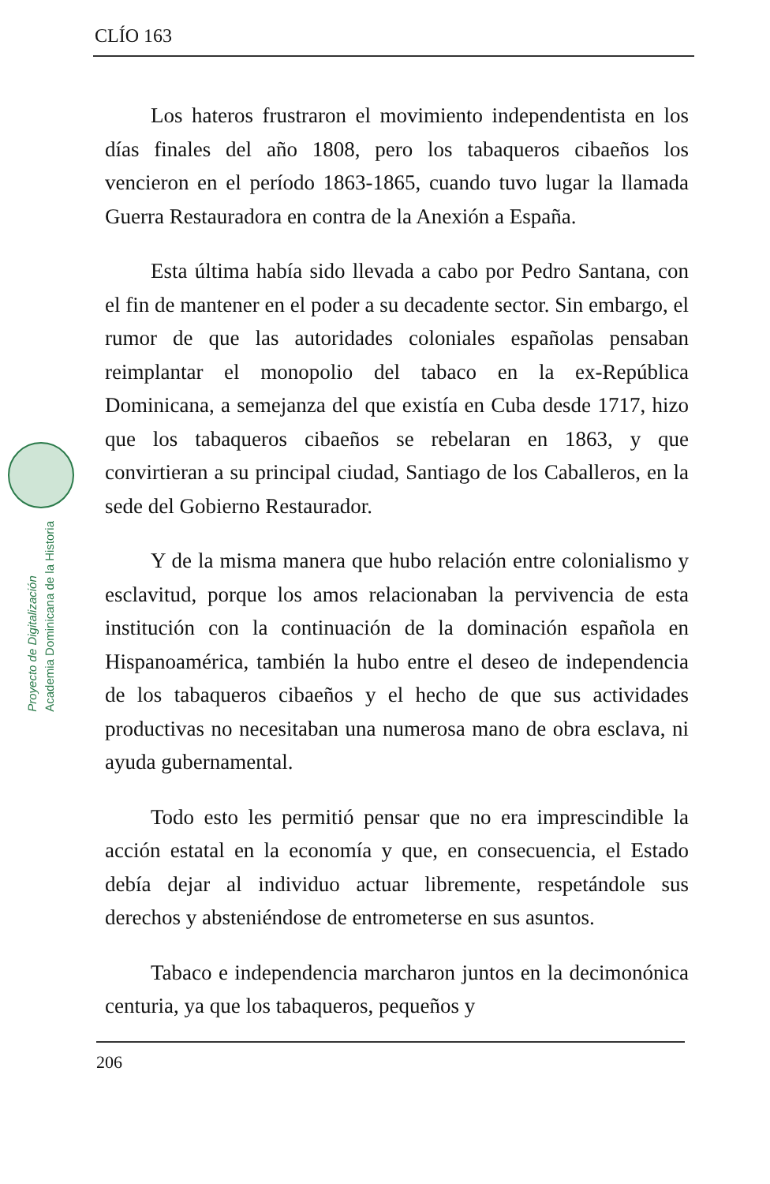CLÍO 163
Proyecto de Digitalización
Academia Dominicana de la Historia
Los hateros frustraron el movimiento independentista en los días finales del año 1808, pero los tabaqueros cibaeños los vencieron en el período 1863-1865, cuando tuvo lugar la llamada Guerra Restauradora en contra de la Anexión a España.
Esta última había sido llevada a cabo por Pedro Santana, con el fin de mantener en el poder a su decadente sector. Sin embargo, el rumor de que las autoridades coloniales españolas pensaban reimplantar el monopolio del tabaco en la ex-República Dominicana, a semejanza del que existía en Cuba desde 1717, hizo que los tabaqueros cibaeños se rebelaran en 1863, y que convirtieran a su principal ciudad, Santiago de los Caballeros, en la sede del Gobierno Restaurador.
Y de la misma manera que hubo relación entre colonialismo y esclavitud, porque los amos relacionaban la pervivencia de esta institución con la continuación de la dominación española en Hispanoamérica, también la hubo entre el deseo de independencia de los tabaqueros cibaeños y el hecho de que sus actividades productivas no necesitaban una numerosa mano de obra esclava, ni ayuda gubernamental.
Todo esto les permitió pensar que no era imprescindible la acción estatal en la economía y que, en consecuencia, el Estado debía dejar al individuo actuar libremente, respetándole sus derechos y absteniéndose de entrometerse en sus asuntos.
Tabaco e independencia marcharon juntos en la decimonónica centuria, ya que los tabaqueros, pequeños y
206